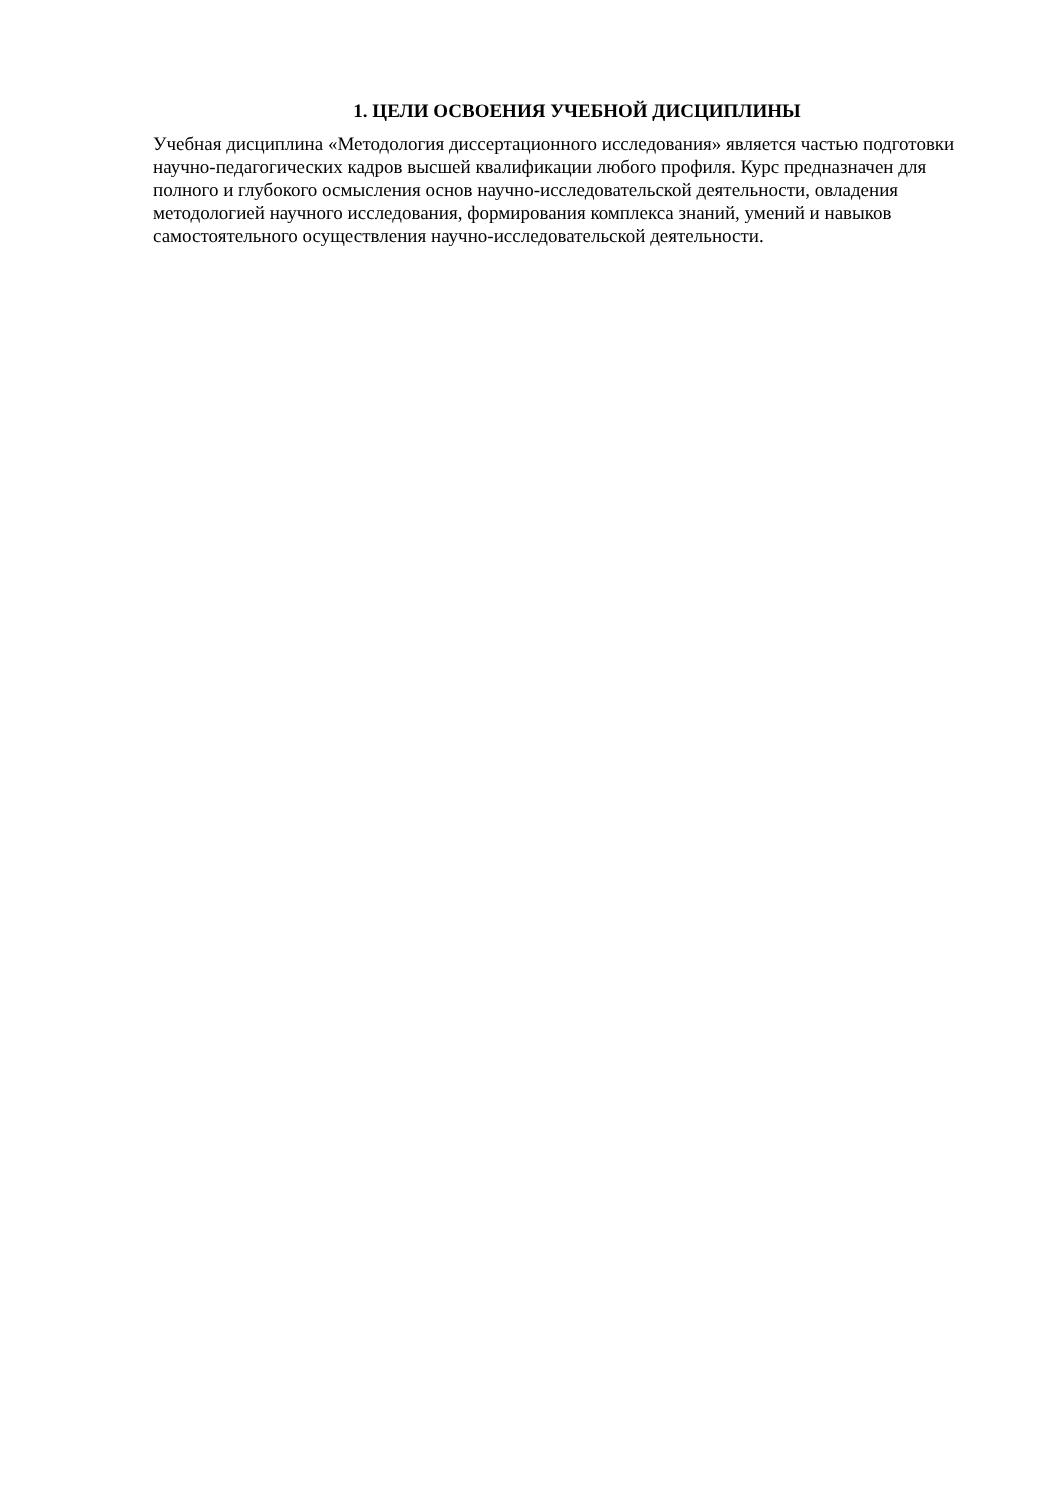1. ЦЕЛИ ОСВОЕНИЯ УЧЕБНОЙ ДИСЦИПЛИНЫ
Учебная дисциплина «Методология диссертационного исследования» является частью подготовки научно-педагогических кадров высшей квалификации любого профиля. Курс предназначен для полного и глубокого осмысления основ научно-исследовательской деятельности, овладения методологией научного исследования, формирования комплекса знаний, умений и навыков самостоятельного осуществления научно-исследовательской деятельности.